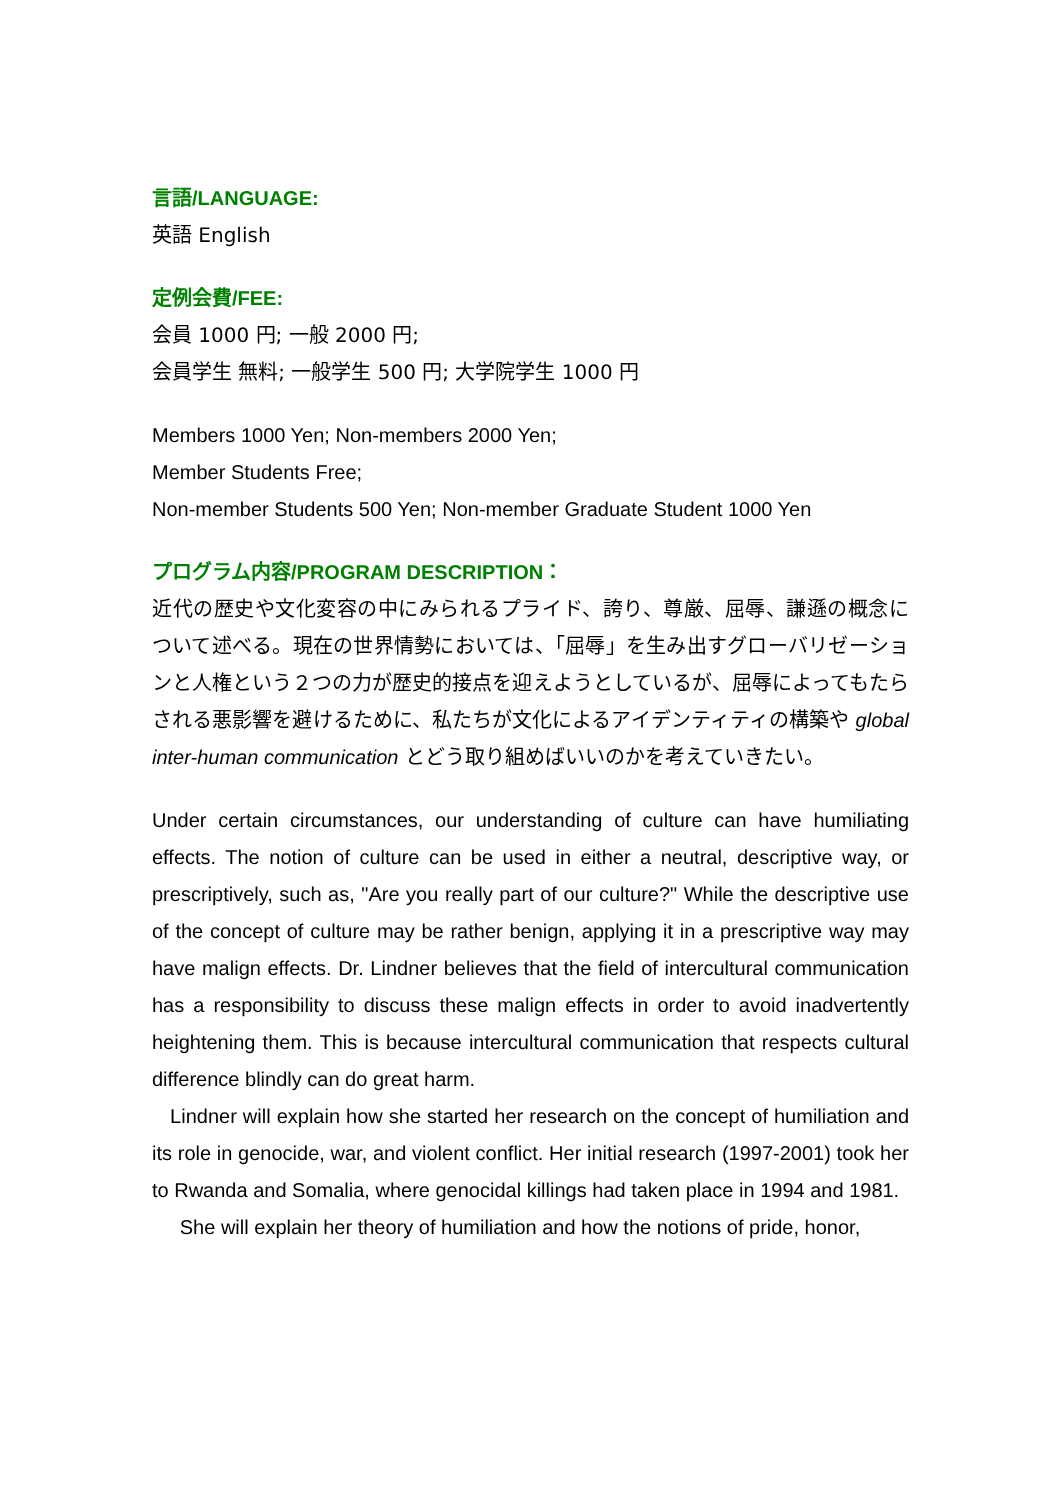言語/LANGUAGE:
英語 English
定例会費/FEE:
会員 1000 円; 一般 2000 円;
会員学生 無料; 一般学生 500 円; 大学院学生 1000 円
Members 1000 Yen; Non-members 2000 Yen;
Member Students Free;
Non-member Students 500 Yen; Non-member Graduate Student 1000 Yen
プログラム内容/PROGRAM DESCRIPTION：
近代の歴史や文化変容の中にみられるプライド、誇り、尊厳、屈辱、謙遜の概念について述べる。現在の世界情勢においては、「屈辱」を生み出すグローバリゼーションと人権という２つの力が歴史的接点を迎えようとしているが、屈辱によってもたらされる悪影響を避けるために、私たちが文化によるアイデンティティの構築や global inter-human communication とどう取り組めばいいのかを考えていきたい。
Under certain circumstances, our understanding of culture can have humiliating effects. The notion of culture can be used in either a neutral, descriptive way, or prescriptively, such as, "Are you really part of our culture?" While the descriptive use of the concept of culture may be rather benign, applying it in a prescriptive way may have malign effects. Dr. Lindner believes that the field of intercultural communication has a responsibility to discuss these malign effects in order to avoid inadvertently heightening them. This is because intercultural communication that respects cultural difference blindly can do great harm.
Lindner will explain how she started her research on the concept of humiliation and its role in genocide, war, and violent conflict. Her initial research (1997-2001) took her to Rwanda and Somalia, where genocidal killings had taken place in 1994 and 1981.
She will explain her theory of humiliation and how the notions of pride, honor,